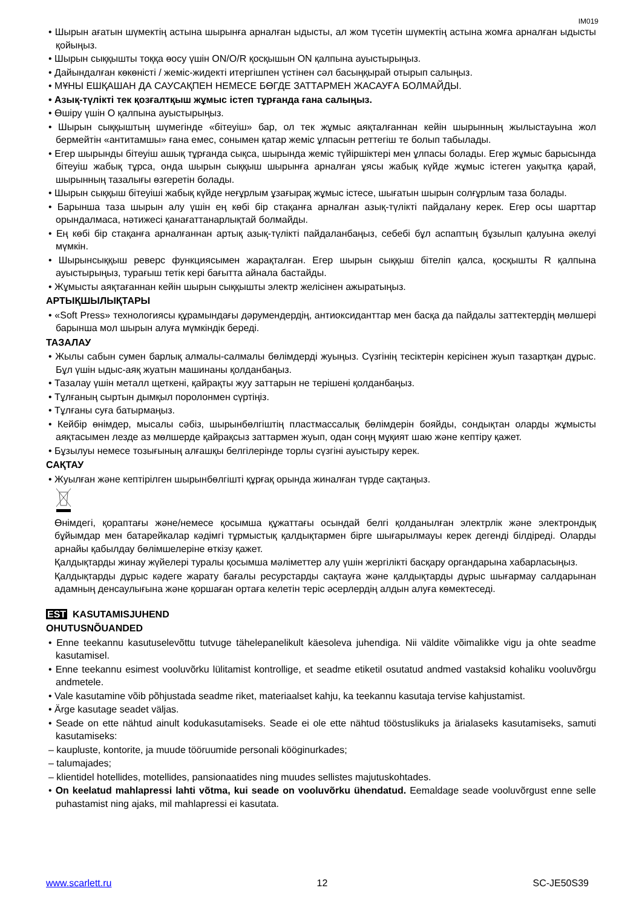IM019
• Шырын ағатын шүмектің астына шырынға арналған ыдысты, ал жом түсетін шүмектің астына жомға арналған ыдысты қойыңыз.
• Шырын сыққышты тоққа өосу үшін ON/O/R қосқышын ON қалпына ауыстырыңыз.
• Дайындалған көкөністі / жеміс-жидекті итергішпен үстінен сәл басыңқырай отырып салыңыз.
• МҰНЫ ЕШҚАШАН ДА САУСАҚПЕН НЕМЕСЕ БӨГДЕ ЗАТТАРМЕН ЖАСАУҒА БОЛМАЙДЫ.
• Азық-түлікті тек қозғалтқыш жұмыс істеп тұрғанда ғана салыңыз.
• Өшіру үшін О қалпына ауыстырыңыз.
• Шырын сыққыштың шүмегінде «бітеуіш» бар, ол тек жұмыс аяқталғаннан кейін шырынның жылыстауына жол бермейтін «антитамшы» ғана емес, сонымен қатар жеміс ұлпасын реттегіш те болып табылады.
• Егер шырынды бітеуіш ашық тұрғанда сықса, шырында жеміс түйіршіктері мен ұлпасы болады. Егер жұмыс барысында бітеуіш жабық тұрса, онда шырын сыққыш шырынға арналған ұясы жабық күйде жұмыс істеген уақытқа қарай, шырынның тазалығы өзгеретін болады.
• Шырын сыққыш бітеуіші жабық күйде неғұрлым ұзағырақ жұмыс істесе, шығатын шырын солғұрлым таза болады.
• Барынша таза шырын алу үшін ең көбі бір стақанға арналған азық-түлікті пайдалану керек. Егер осы шарттар орындалмаса, нәтижесі қанағаттанарлықтай болмайды.
• Ең көбі бір стақанға арналғаннан артық азық-түлікті пайдаланбаңыз, себебі бұл аспаптың бұзылып қалуына әкелуі мүмкін.
• Шырынсыққыш реверс функциясымен жарақталған. Егер шырын сыққыш бітеліп қалса, қосқышты R қалпына ауыстырыңыз, турағыш тетік кері бағытта айнала бастайды.
• Жұмысты аяқтағаннан кейін шырын сыққышты электр желісінен ажыратыңыз.
АРТЫҚШЫЛЫҚТАРЫ
• «Soft Press» технологиясы құрамындағы дәрумендердің, антиоксиданттар мен басқа да пайдалы заттектердің мөлшері барынша мол шырын алуға мүмкіндік береді.
ТАЗАЛАУ
• Жылы сабын сумен барлық алмалы-салмалы бөлімдерді жуыңыз. Сүзгінің тесіктерін керісінен жуып тазартқан дұрыс. Бұл үшін ыдыс-аяқ жуатын машинаны қолданбаңыз.
• Тазалау үшін металл щеткені, қайрақты жуу заттарын не терішені қолданбаңыз.
• Тұлғаның сыртын дымқыл поролонмен сүртіңіз.
• Тұлғаны суға батырмаңыз.
• Кейбір өнімдер, мысалы сәбіз, шырынбөлгіштің пластмассалық бөлімдерін бояйды, сондықтан оларды жұмысты аяқтасымен лезде аз мөлшерде қайрақсыз заттармен жуып, одан соңң мұқият шаю және кептіру қажет.
• Бұзылуы немесе тозығының алғашқы белгілерінде торлы сүзгіні ауыстыру керек.
САҚТАУ
• Жуылған және кептірілген шырынбөлгішті құрғақ орында жиналған түрде сақтаңыз.
Өнімдегі, қораптағы және/немесе қосымша құжаттағы осындай белгі қолданылған электрлік және электрондық бұйымдар мен батарейкалар кәдімгі тұрмыстық қалдықтармен бірге шығарылмауы керек дегенді білдіреді. Оларды арнайы қабылдау бөлімшелеріне өткізу қажет.
Қалдықтарды жинау жүйелері туралы қосымша мәліметтер алу үшін жергілікті басқару органдарына хабарласыңыз.
Қалдықтарды дұрыс кәдеге жарату бағалы ресурстарды сақтауға және қалдықтарды дұрыс шығармау салдарынан адамның денсаулығына және қоршаған ортаға келетін теріс әсерлердің алдын алуға көмектеседі.
EST KASUTAMISJUHEND
OHUTUSNÕUANDED
• Enne teekannu kasutuselevõttu tutvuge tähelepanelikult käesoleva juhendiga. Nii väldite võimalikke vigu ja ohte seadme kasutamisel.
• Enne teekannu esimest vooluvõrku lülitamist kontrollige, et seadme etiketil osutatud andmed vastaksid kohaliku vooluvõrgu andmetele.
• Vale kasutamine võib põhjustada seadme riket, materiaalset kahju, ka teekannu kasutaja tervise kahjustamist.
• Ärge kasutage seadet väljas.
• Seade on ette nähtud ainult kodukasutamiseks. Seade ei ole ette nähtud tööstuslikuks ja ärialaseks kasutamiseks, samuti kasutamiseks:
– kaupluste, kontorite, ja muude tööruumide personali kööginurkades;
– talumajades;
– klientidel hotellides, motellides, pansionaatides ning muudes sellistes majutuskohtades.
• On keelatud mahlapressi lahti võtma, kui seade on vooluvõrku ühendatud. Eemaldage seade vooluvõrgust enne selle puhastamist ning ajaks, mil mahlapressi ei kasutata.
www.scarlett.ru 12 SC-JE50S39